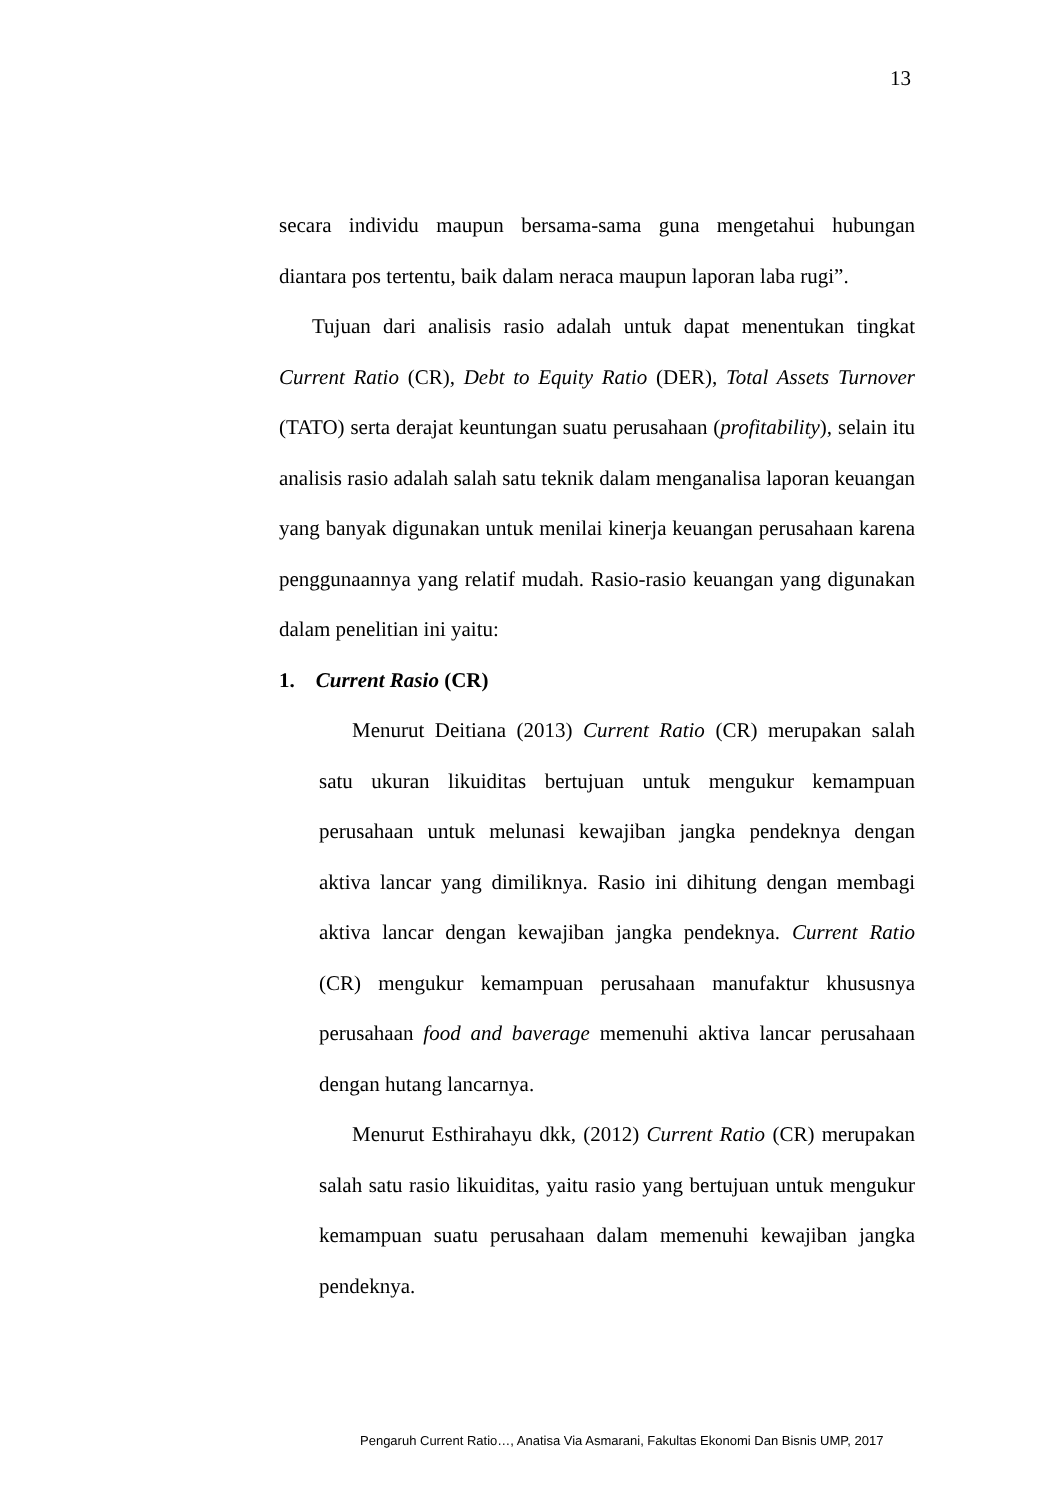13
secara individu maupun bersama-sama guna mengetahui hubungan diantara pos tertentu, baik dalam neraca maupun laporan laba rugi”.
Tujuan dari analisis rasio adalah untuk dapat menentukan tingkat Current Ratio (CR), Debt to Equity Ratio (DER), Total Assets Turnover (TATO) serta derajat keuntungan suatu perusahaan (profitability), selain itu analisis rasio adalah salah satu teknik dalam menganalisa laporan keuangan yang banyak digunakan untuk menilai kinerja keuangan perusahaan karena penggunaannya yang relatif mudah. Rasio-rasio keuangan yang digunakan dalam penelitian ini yaitu:
1. Current Rasio (CR)
Menurut Deitiana (2013) Current Ratio (CR) merupakan salah satu ukuran likuiditas bertujuan untuk mengukur kemampuan perusahaan untuk melunasi kewajiban jangka pendeknya dengan aktiva lancar yang dimiliknya. Rasio ini dihitung dengan membagi aktiva lancar dengan kewajiban jangka pendeknya. Current Ratio (CR) mengukur kemampuan perusahaan manufaktur khususnya perusahaan food and baverage memenuhi aktiva lancar perusahaan dengan hutang lancarnya.
Menurut Esthirahayu dkk, (2012) Current Ratio (CR) merupakan salah satu rasio likuiditas, yaitu rasio yang bertujuan untuk mengukur kemampuan suatu perusahaan dalam memenuhi kewajiban jangka pendeknya.
Pengaruh Current Ratio…, Anatisa Via Asmarani, Fakultas Ekonomi Dan Bisnis UMP, 2017